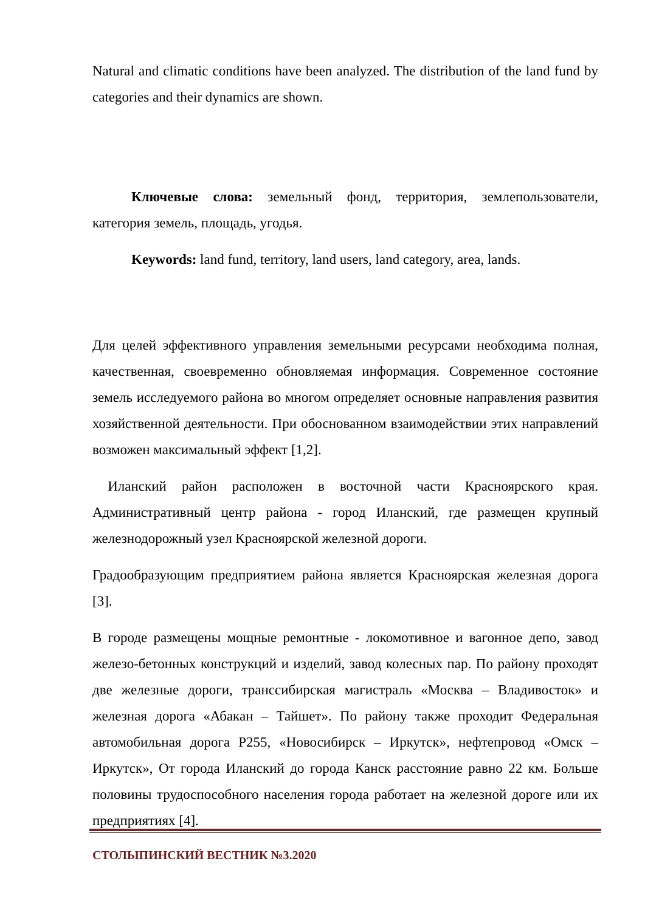Natural and climatic conditions have been analyzed. The distribution of the land fund by categories and their dynamics are shown.
Ключевые слова: земельный фонд, территория, землепользователи, категория земель, площадь, угодья.
Keywords: land fund, territory, land users, land category, area, lands.
Для целей эффективного управления земельными ресурсами необходима полная, качественная, своевременно обновляемая информация. Современное состояние земель исследуемого района во многом определяет основные направления развития хозяйственной деятельности. При обоснованном взаимодействии этих направлений возможен максимальный эффект [1,2].
Иланский район расположен в восточной части Красноярского края. Административный центр района - город Иланский, где размещен крупный железнодорожный узел Красноярской железной дороги.
Градообразующим предприятием района является Красноярская железная дорога [3].
В городе размещены мощные ремонтные - локомотивное и вагонное депо, завод железо-бетонных конструкций и изделий, завод колесных пар. По району проходят две железные дороги, транссибирская магистраль «Москва – Владивосток» и железная дорога «Абакан – Тайшет». По району также проходит Федеральная автомобильная дорога Р255, «Новосибирск – Иркутск», нефтепровод «Омск – Иркутск», От города Иланский до города Канск расстояние равно 22 км. Больше половины трудоспособного населения города работает на железной дороге или их предприятиях [4].
СТОЛЫПИНСКИЙ ВЕСТНИК №3.2020